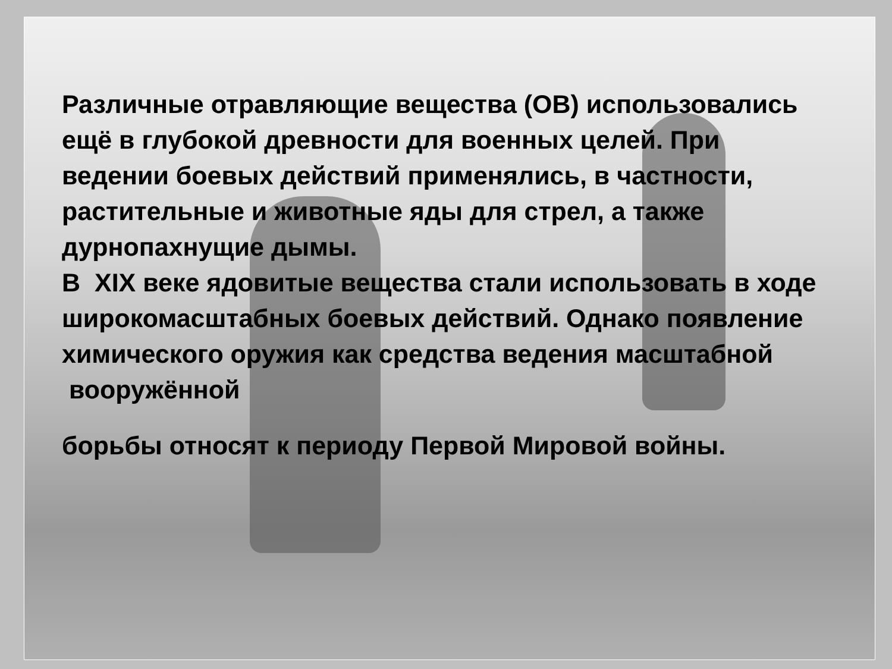Различные отравляющие вещества (ОВ) использовались ещё в глубокой древности для военных целей. При ведении боевых действий применялись, в частности, растительные и животные яды для стрел, а также дурнопахнущие дымы.
В XIX веке ядовитые вещества стали использовать в ходе широкомасштабных боевых действий. Однако появление химического оружия как средства ведения масштабной вооружённой
борьбы относят к периоду Первой Мировой войны.